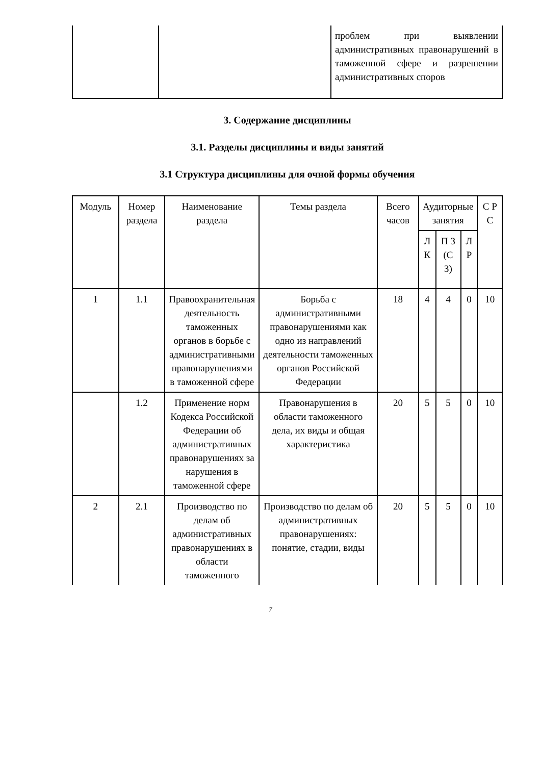| | | проблем при выявлении административных правонарушений в таможенной сфере и разрешении административных споров |
3. Содержание дисциплины
3.1. Разделы дисциплины и виды занятий
3.1 Структура дисциплины для очной формы обучения
| Модуль | Номер раздела | Наименование раздела | Темы раздела | Всего часов | Аудиторные занятия | | | С Р С |
| --- | --- | --- | --- | --- | --- | --- | --- | --- |
| | | | | | Л К | П З (С З) | Л Р | |
| 1 | 1.1 | Правоохранительная деятельность таможенных органов в борьбе с административными правонарушениями в таможенной сфере | Борьба с административными правонарушениями как одно из направлений деятельности таможенных органов Российской Федерации | 18 | 4 | 4 | 0 | 10 |
| | 1.2 | Применение норм Кодекса Российской Федерации об административных правонарушениях за нарушения в таможенной сфере | Правонарушения в области таможенного дела, их виды и общая характеристика | 20 | 5 | 5 | 0 | 10 |
| 2 | 2.1 | Производство по делам об административных правонарушениях в области таможенного | Производство по делам об административных правонарушениях: понятие, стадии, виды | 20 | 5 | 5 | 0 | 10 |
7